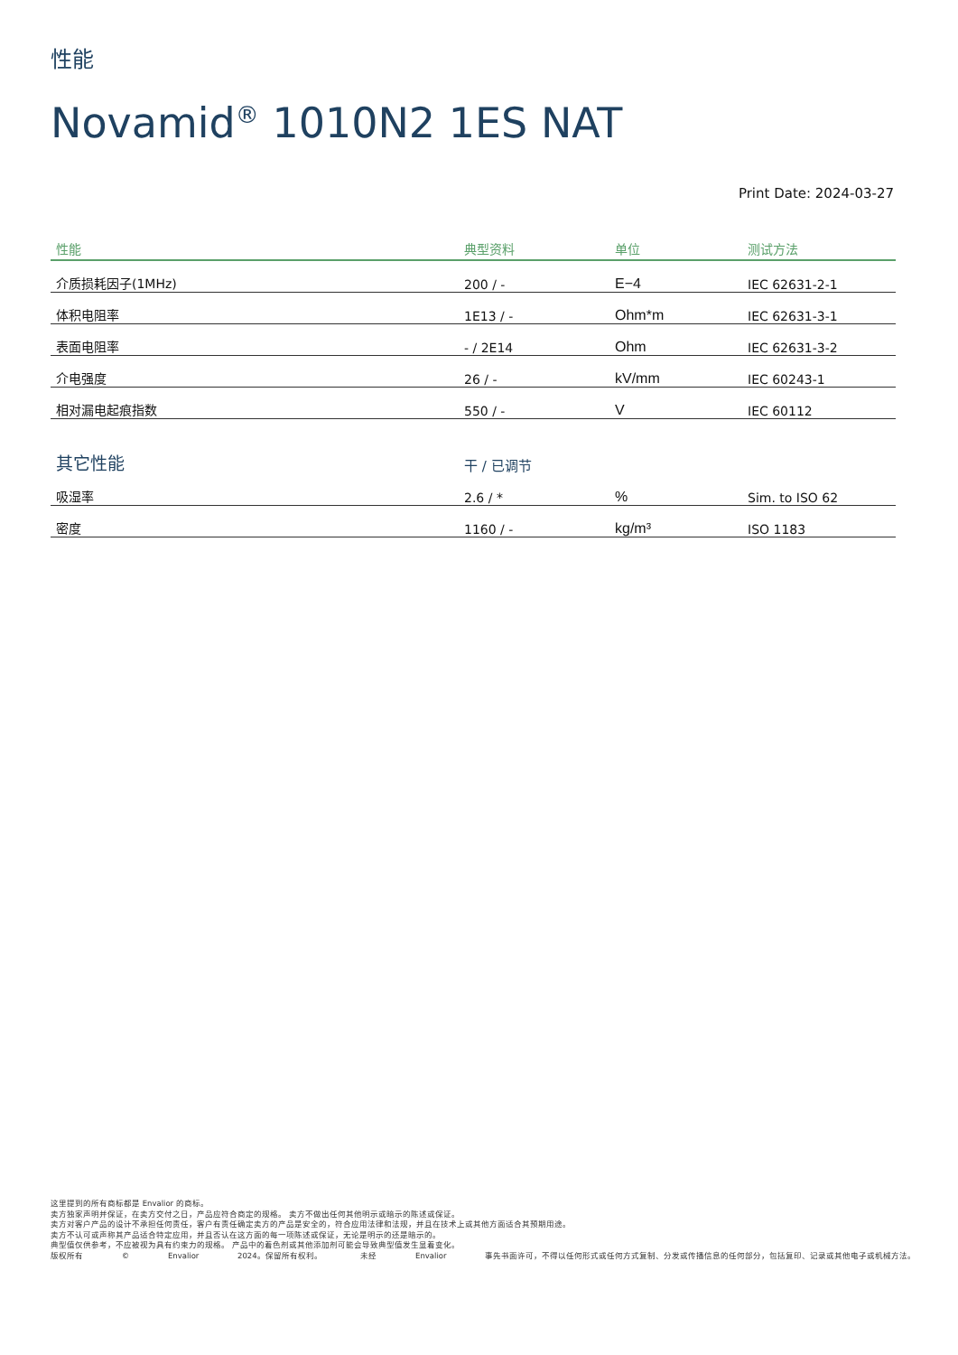性能
Novamid<sup>®</sup> 1010N2 1ES NAT
Print Date: 2024-03-27
| 性能 | 典型资料 | 单位 | 测试方法 |
| --- | --- | --- | --- |
| 介质损耗因子(1MHz) | 200 / - | E−4 | IEC 62631-2-1 |
| 体积电阻率 | 1E13 / - | Ohm*m | IEC 62631-3-1 |
| 表面电阻率 | - / 2E14 | Ohm | IEC 62631-3-2 |
| 介电强度 | 26 / - | kV/mm | IEC 60243-1 |
| 相对漏电起痕指数 | 550 / - | V | IEC 60112 |
| 其它性能 | 干 / 已调节 | | |
| 吸湿率 | 2.6 / * | % | Sim. to ISO 62 |
| 密度 | 1160 / - | kg/m³ | ISO 1183 |
这里提到的所有商标都是 Envalior 的商标。
卖方独家声明并保证，在卖方交付之日，产品应符合商定的规格。 卖方不做出任何其他明示或暗示的陈述或保证。
卖方对客户产品的设计不承担任何责任，客户有责任确定卖方的产品是安全的，符合应用法律和法规，并且在技术上或其他方面适合其预期用途。
卖方不认可或声称其产品适合特定应用，并且否认在这方面的每一项陈述或保证，无论是明示的还是暗示的。
典型值仅供参考，不应被视为具有约束力的规格。 产品中的着色剂或其他添加剂可能会导致典型值发生显着变化。
版权所有 © Envalior 2024。保留所有权利。 未经 Envalior 事先书面许可，不得以任何形式或任何方式复制、分发或传播信息的任何部分，包括复印、记录或其他电子或机械方法。